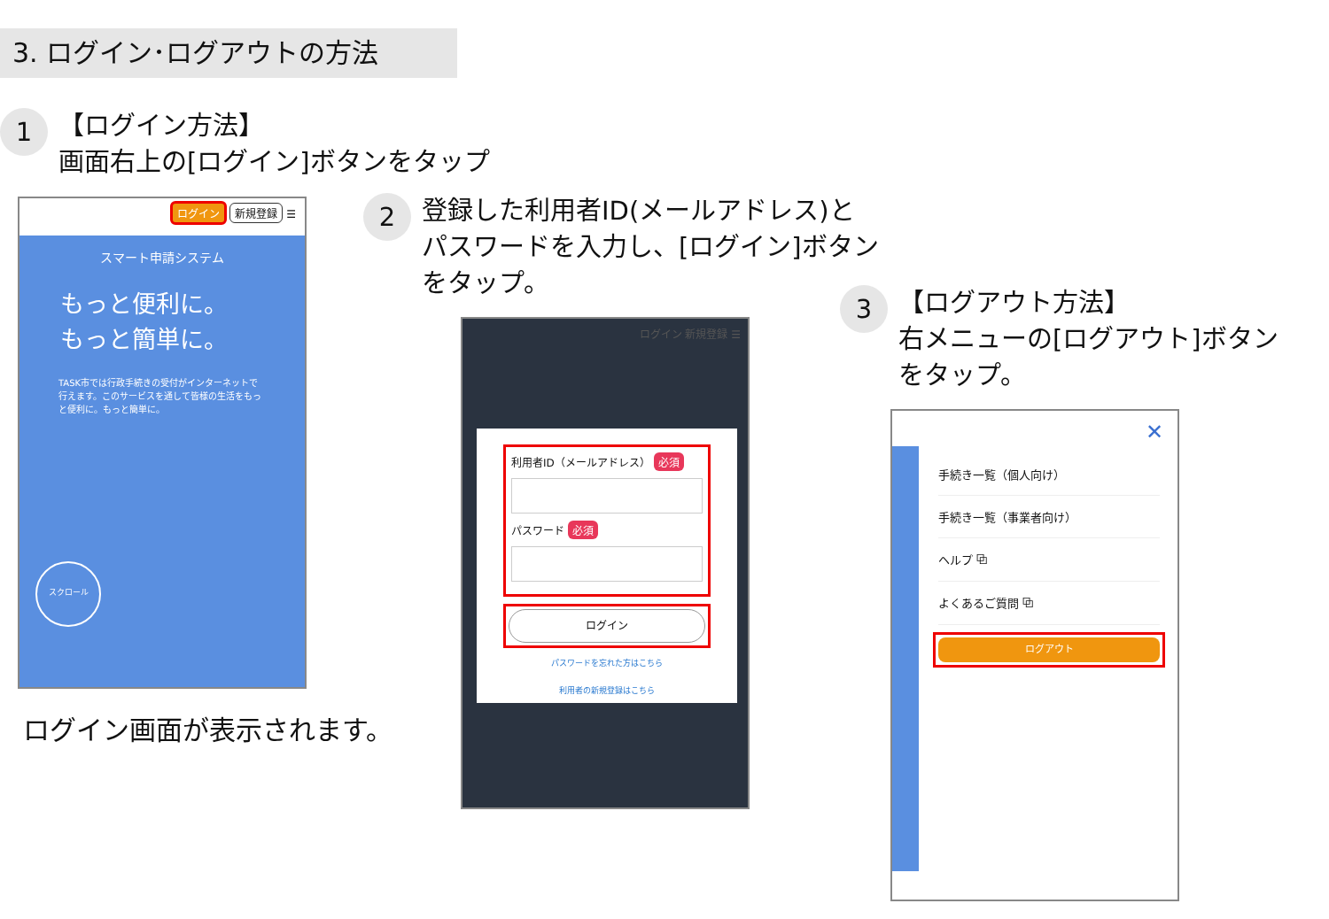3. ログイン･ログアウトの方法
1
【ログイン方法】
画面右上の[ログイン]ボタンをタップ
ログイン 新規登録 ☰
スマート申請システム
もっと便利に。
もっと簡単に。
TASK市では行政手続きの受付がインターネットで行えます。このサービスを通して皆様の生活をもっと便利に。もっと簡単に。
スクロール
ログイン画面が表示されます。
2
登録した利用者ID(メールアドレス)と
パスワードを入力し、[ログイン]ボタン
をタップ。
ログイン 新規登録 ☰
利用者ID（メールアドレス） 必須
パスワード 必須
ログイン
パスワードを忘れた方はこちら
利用者の新規登録はこちら
3
【ログアウト方法】
右メニューの[ログアウト]ボタン
をタップ。
✕
手続き一覧（個人向け）
手続き一覧（事業者向け）
ヘルプ ⧉
よくあるご質問 ⧉
ログアウト